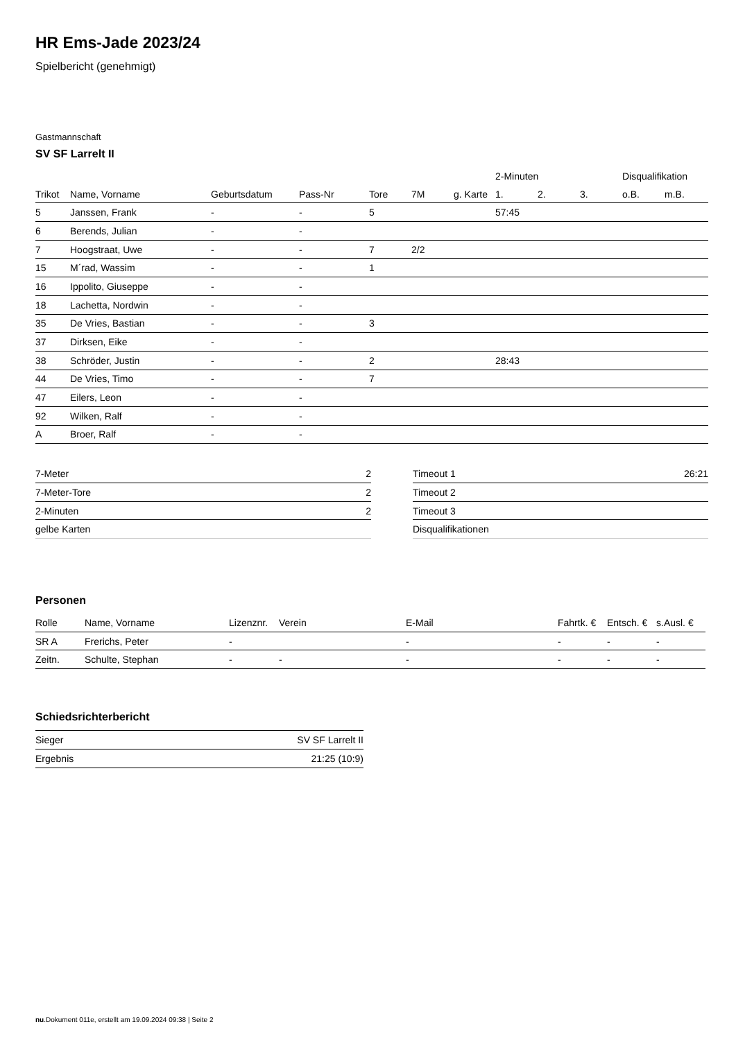HR Ems-Jade 2023/24
Spielbericht (genehmigt)
Gastmannschaft
SV SF Larrelt II
| | | | | | | | 2-Minuten | | | Disqualifikation | |
| --- | --- | --- | --- | --- | --- | --- | --- | --- | --- | --- | --- |
| Trikot | Name, Vorname | Geburtsdatum | Pass-Nr | Tore | 7M | g. Karte | 1. | 2. | 3. | o.B. | m.B. |
| 5 | Janssen, Frank | - | - | 5 | | | 57:45 | | | | |
| 6 | Berends, Julian | - | - | | | | | | | | |
| 7 | Hoogstraat, Uwe | - | - | 7 | 2/2 | | | | | | |
| 15 | M´rad, Wassim | - | - | 1 | | | | | | | |
| 16 | Ippolito, Giuseppe | - | - | | | | | | | | |
| 18 | Lachetta, Nordwin | - | - | | | | | | | | |
| 35 | De Vries, Bastian | - | - | 3 | | | | | | | |
| 37 | Dirksen, Eike | - | - | | | | | | | | |
| 38 | Schröder, Justin | - | - | 2 | | | 28:43 | | | | |
| 44 | De Vries, Timo | - | - | 7 | | | | | | | |
| 47 | Eilers, Leon | - | - | | | | | | | | |
| 92 | Wilken, Ralf | - | - | | | | | | | | |
| A | Broer, Ralf | - | - | | | | | | | | |
| 7-Meter | 2 |
| 7-Meter-Tore | 2 |
| 2-Minuten | 2 |
| gelbe Karten | |
| Timeout 1 | 26:21 |
| Timeout 2 | |
| Timeout 3 | |
| Disqualifikationen | |
Personen
| Rolle | Name, Vorname | Lizenznr. | Verein | E-Mail | Fahrtk. € | Entsch. € | s.Ausl. € |
| --- | --- | --- | --- | --- | --- | --- | --- |
| SR A | Frerichs, Peter | - | | - | - | - | - |
| Zeitn. | Schulte, Stephan | - | - | - | - | - | - |
Schiedsrichterbericht
| Sieger | SV SF Larrelt II |
| Ergebnis | 21:25 (10:9) |
nu.Dokument 011e, erstellt am 19.09.2024 09:38 | Seite 2